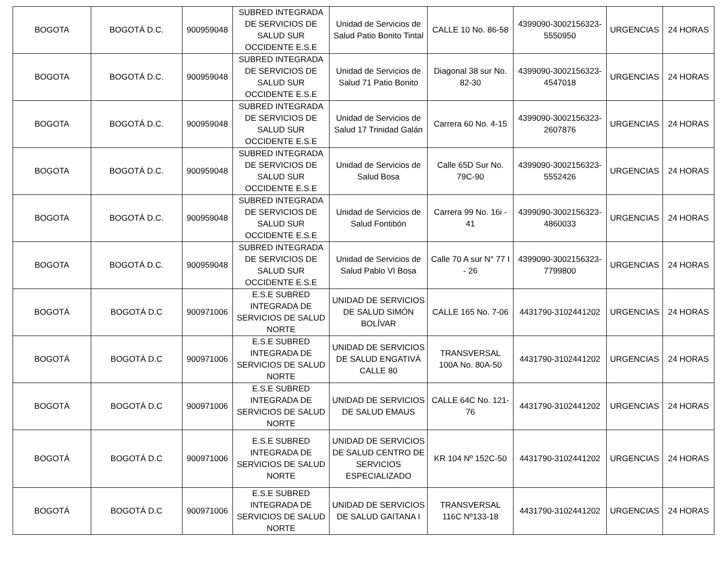| BOGOTA | BOGOTÁ D.C. | 900959048 | SUBRED INTEGRADA DE SERVICIOS DE SALUD SUR OCCIDENTE E.S.E | Unidad de Servicios de Salud Patio Bonito Tintal | CALLE 10 No. 86-58 | 4399090-3002156323-5550950 | URGENCIAS | 24 HORAS |
| BOGOTA | BOGOTÁ D.C. | 900959048 | SUBRED INTEGRADA DE SERVICIOS DE SALUD SUR OCCIDENTE E.S.E | Unidad de Servicios de Salud 71 Patio Bonito | Diagonal 38 sur No. 82-30 | 4399090-3002156323-4547018 | URGENCIAS | 24 HORAS |
| BOGOTA | BOGOTÁ D.C. | 900959048 | SUBRED INTEGRADA DE SERVICIOS DE SALUD SUR OCCIDENTE E.S.E | Unidad de Servicios de Salud 17 Trinidad Galán | Carrera 60 No. 4-15 | 4399090-3002156323-2607876 | URGENCIAS | 24 HORAS |
| BOGOTA | BOGOTÁ D.C. | 900959048 | SUBRED INTEGRADA DE SERVICIOS DE SALUD SUR OCCIDENTE E.S.E | Unidad de Servicios de Salud Bosa | Calle 65D Sur No. 79C-90 | 4399090-3002156323-5552426 | URGENCIAS | 24 HORAS |
| BOGOTA | BOGOTÁ D.C. | 900959048 | SUBRED INTEGRADA DE SERVICIOS DE SALUD SUR OCCIDENTE E.S.E | Unidad de Servicios de Salud Fontibón | Carrera 99 No. 16i - 41 | 4399090-3002156323-4860033 | URGENCIAS | 24 HORAS |
| BOGOTA | BOGOTÁ D.C. | 900959048 | SUBRED INTEGRADA DE SERVICIOS DE SALUD SUR OCCIDENTE E.S.E | Unidad de Servicios de Salud Pablo VI Bosa | Calle 70 A sur N° 77 I - 26 | 4399090-3002156323-7799800 | URGENCIAS | 24 HORAS |
| BOGOTÁ | BOGOTÁ D.C | 900971006 | E.S.E SUBRED INTEGRADA DE SERVICIOS DE SALUD NORTE | UNIDAD DE SERVICIOS DE SALUD SIMÓN BOLÍVAR | CALLE 165 No. 7-06 | 4431790-3102441202 | URGENCIAS | 24 HORAS |
| BOGOTÁ | BOGOTÁ D.C | 900971006 | E.S.E SUBRED INTEGRADA DE SERVICIOS DE SALUD NORTE | UNIDAD DE SERVICIOS DE SALUD ENGATIVÁ CALLE 80 | TRANSVERSAL 100A No. 80A-50 | 4431790-3102441202 | URGENCIAS | 24 HORAS |
| BOGOTÁ | BOGOTÁ D.C | 900971006 | E.S.E SUBRED INTEGRADA DE SERVICIOS DE SALUD NORTE | UNIDAD DE SERVICIOS DE SALUD EMAUS | CALLE 64C No. 121-76 | 4431790-3102441202 | URGENCIAS | 24 HORAS |
| BOGOTÁ | BOGOTÁ D.C | 900971006 | E.S.E SUBRED INTEGRADA DE SERVICIOS DE SALUD NORTE | UNIDAD DE SERVICIOS DE SALUD CENTRO DE SERVICIOS ESPECIALIZADO | KR 104 Nº 152C-50 | 4431790-3102441202 | URGENCIAS | 24 HORAS |
| BOGOTÁ | BOGOTÁ D.C | 900971006 | E.S.E SUBRED INTEGRADA DE SERVICIOS DE SALUD NORTE | UNIDAD DE SERVICIOS DE SALUD GAITANA I | TRANSVERSAL 116C Nº133-18 | 4431790-3102441202 | URGENCIAS | 24 HORAS |